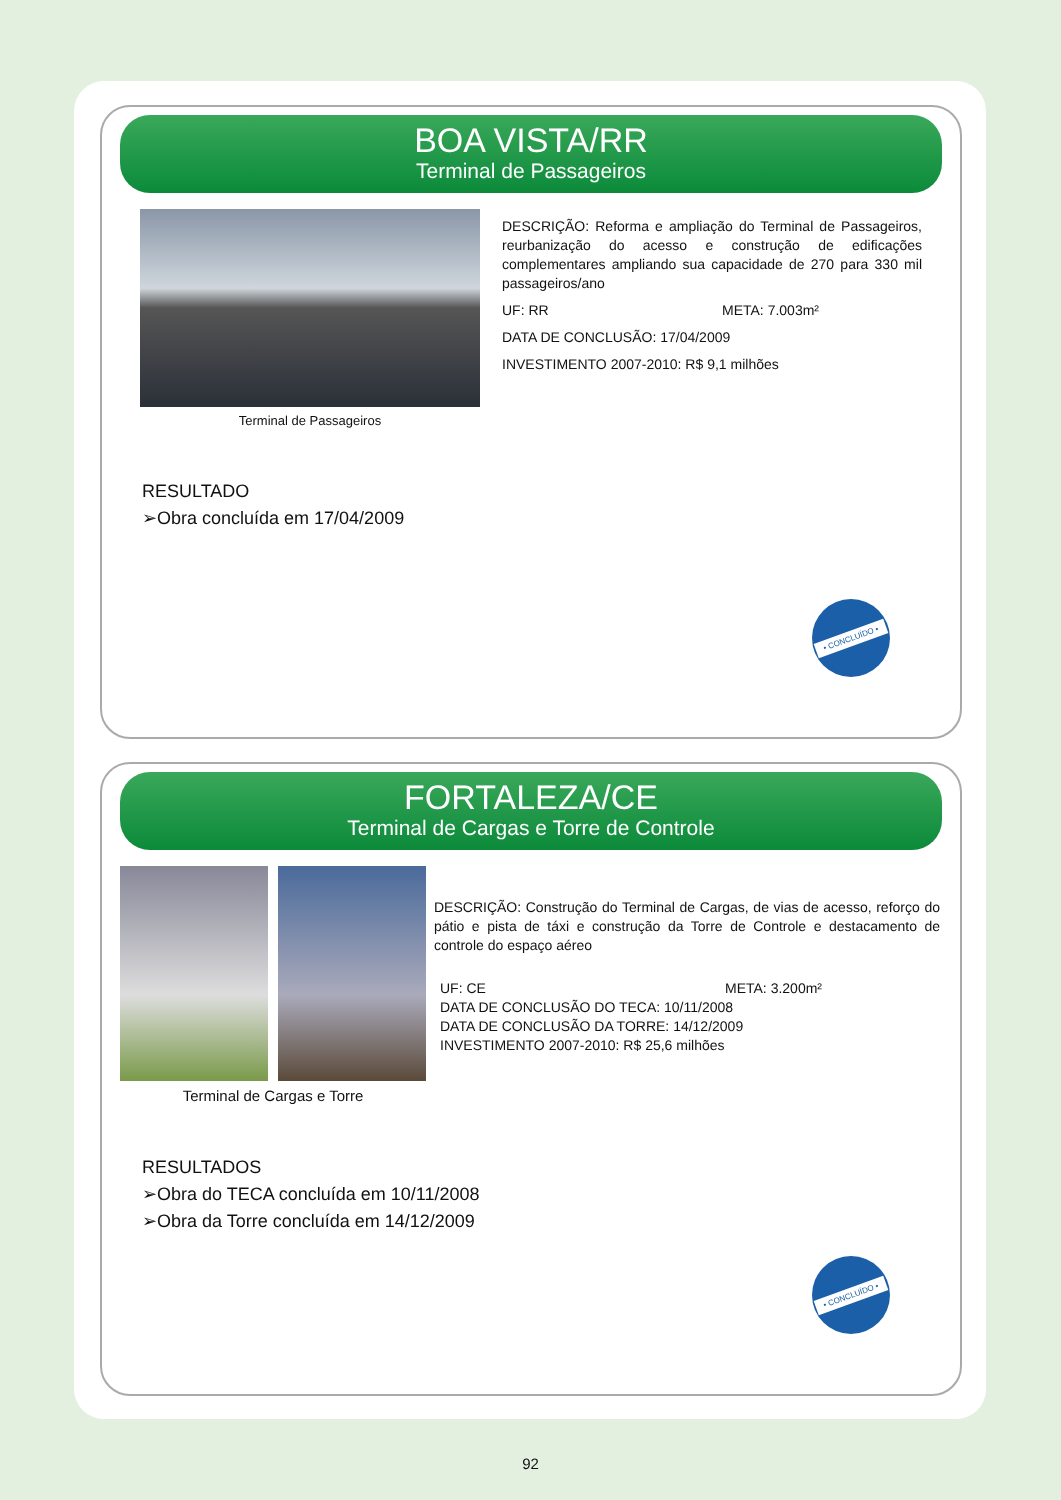BOA VISTA/RR
Terminal de Passageiros
Terminal de Passageiros
DESCRIÇÃO: Reforma e ampliação do Terminal de Passageiros, reurbanização do acesso e construção de edificações complementares ampliando sua capacidade de 270 para 330 mil passageiros/ano
UF: RR META: 7.003m²
DATA DE CONCLUSÃO: 17/04/2009
INVESTIMENTO 2007-2010: R$ 9,1 milhões
RESULTADO
➢Obra concluída em 17/04/2009
• CONCLUÍDO •
FORTALEZA/CE
Terminal de Cargas e Torre de Controle
Terminal de Cargas e Torre
DESCRIÇÃO: Construção do Terminal de Cargas, de vias de acesso, reforço do pátio e pista de táxi e construção da Torre de Controle e destacamento de controle do espaço aéreo
UF: CE META: 3.200m²
DATA DE CONCLUSÃO DO TECA: 10/11/2008
DATA DE CONCLUSÃO DA TORRE: 14/12/2009
INVESTIMENTO 2007-2010: R$ 25,6 milhões
RESULTADOS
➢Obra do TECA concluída em 10/11/2008
➢Obra da Torre concluída em 14/12/2009
• CONCLUÍDO •
92